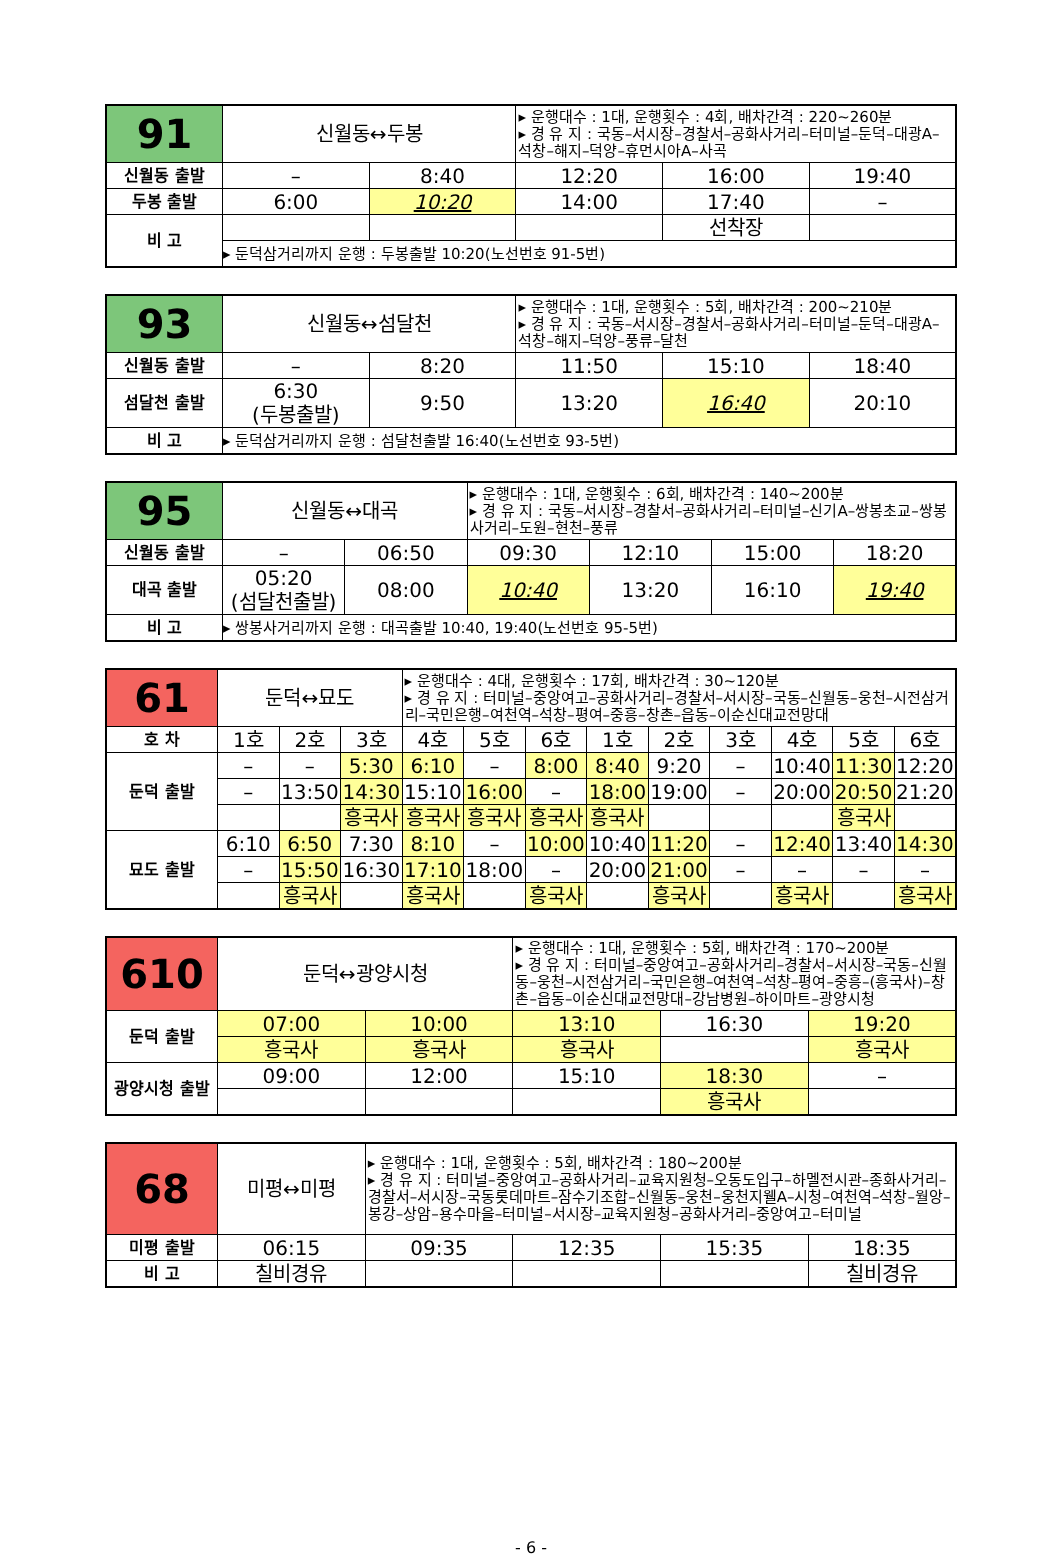| 91 | 신월동↔두봉 | | ▸ 운행대수 : 1대, 운행횟수 : 4회, 배차간격 : 220~260분 ▸ 경 유 지 : 국동–서시장–경찰서–공화사거리–터미널–둔덕–대광A–석창–해지–덕양–휴먼시아A–사곡 | | |
| 신월동 출발 | – | 8:40 | 12:20 | 16:00 | 19:40 |
| 두봉 출발 | 6:00 | 10:20 | 14:00 | 17:40 | – |
| 비 고 | | | | 선착장 | |
| | ▸ 둔덕삼거리까지 운행 : 두봉출발 10:20(노선번호 91-5번) | | | | |
| 93 | 신월동↔섬달천 | | ▸ 운행대수 : 1대, 운행횟수 : 5회, 배차간격 : 200~210분 ▸ 경 유 지 : 국동–서시장–경찰서–공화사거리–터미널–둔덕–대광A–석창–해지–덕양–풍류–달천 | | |
| 신월동 출발 | – | 8:20 | 11:50 | 15:10 | 18:40 |
| 섬달천 출발 | 6:30 (두봉출발) | 9:50 | 13:20 | 16:40 | 20:10 |
| 비 고 | ▸ 둔덕삼거리까지 운행 : 섬달천출발 16:40(노선번호 93-5번) | | | | |
| 95 | 신월동↔대곡 | | ▸ 운행대수 : 1대, 운행횟수 : 6회, 배차간격 : 140~200분 ▸ 경 유 지 : 국동–서시장–경찰서–공화사거리–터미널–신기A–쌍봉초교–쌍봉사거리–도원–현천–풍류 | | | |
| 신월동 출발 | – | 06:50 | 09:30 | 12:10 | 15:00 | 18:20 |
| 대곡 출발 | 05:20 (섬달천출발) | 08:00 | 10:40 | 13:20 | 16:10 | 19:40 |
| 비 고 | ▸ 쌍봉사거리까지 운행 : 대곡출발 10:40, 19:40(노선번호 95-5번) | | | | | |
| 61 | 둔덕↔묘도 | | | ▸ 운행대수 : 4대, 운행횟수 : 17회, 배차간격 : 30~120분 ▸ 경 유 지 : 터미널–중앙여고–공화사거리–경찰서–서시장–국동–신월동–웅천–시전삼거리–국민은행–여천역–석창–평여–중흥–창촌–읍동–이순신대교전망대 | | | | | | | | |
| 호 차 | 1호 | 2호 | 3호 | 4호 | 5호 | 6호 | 1호 | 2호 | 3호 | 4호 | 5호 | 6호 |
| 둔덕 출발 | – | – | 5:30 | 6:10 | – | 8:00 | 8:40 | 9:20 | – | 10:40 | 11:30 | 12:20 |
| | – | 13:50 | 14:30 | 15:10 | 16:00 | – | 18:00 | 19:00 | – | 20:00 | 20:50 | 21:20 |
| | | | 흥국사 | 흥국사 | 흥국사 | 흥국사 | 흥국사 | | | | 흥국사 | |
| 묘도 출발 | 6:10 | 6:50 | 7:30 | 8:10 | – | 10:00 | 10:40 | 11:20 | – | 12:40 | 13:40 | 14:30 |
| | – | 15:50 | 16:30 | 17:10 | 18:00 | – | 20:00 | 21:00 | – | – | – | – |
| | | 흥국사 | | 흥국사 | | 흥국사 | | 흥국사 | | 흥국사 | | 흥국사 |
| 610 | 둔덕↔광양시청 | | ▸ 운행대수 : 1대, 운행횟수 : 5회, 배차간격 : 170~200분 ▸ 경 유 지 : 터미널–중앙여고–공화사거리–경찰서–서시장–국동–신월동–웅천–시전삼거리–국민은행–여천역–석창–평여–중흥–(흥국사)–창촌–읍동–이순신대교전망대–강남병원–하이마트–광양시청 | | |
| 둔덕 출발 | 07:00 | 10:00 | 13:10 | 16:30 | 19:20 |
| | 흥국사 | 흥국사 | 흥국사 | | 흥국사 |
| 광양시청 출발 | 09:00 | 12:00 | 15:10 | 18:30 | – |
| | | | | 흥국사 | |
| 68 | 미평↔미평 | ▸ 운행대수 : 1대, 운행횟수 : 5회, 배차간격 : 180~200분 ▸ 경 유 지 : 터미널–중앙여고–공화사거리–교육지원청–오동도입구–하멜전시관–종화사거리–경찰서–서시장–국동롯데마트–잠수기조합–신월동–웅천–웅천지웰A–시청–여천역–석창–월앙–봉강–상암–용수마을–터미널–서시장–교육지원청–공화사거리–중앙여고–터미널 | | | |
| 미평 출발 | 06:15 | 09:35 | 12:35 | 15:35 | 18:35 |
| 비 고 | 칠비경유 | | | | 칠비경유 |
- 6 -